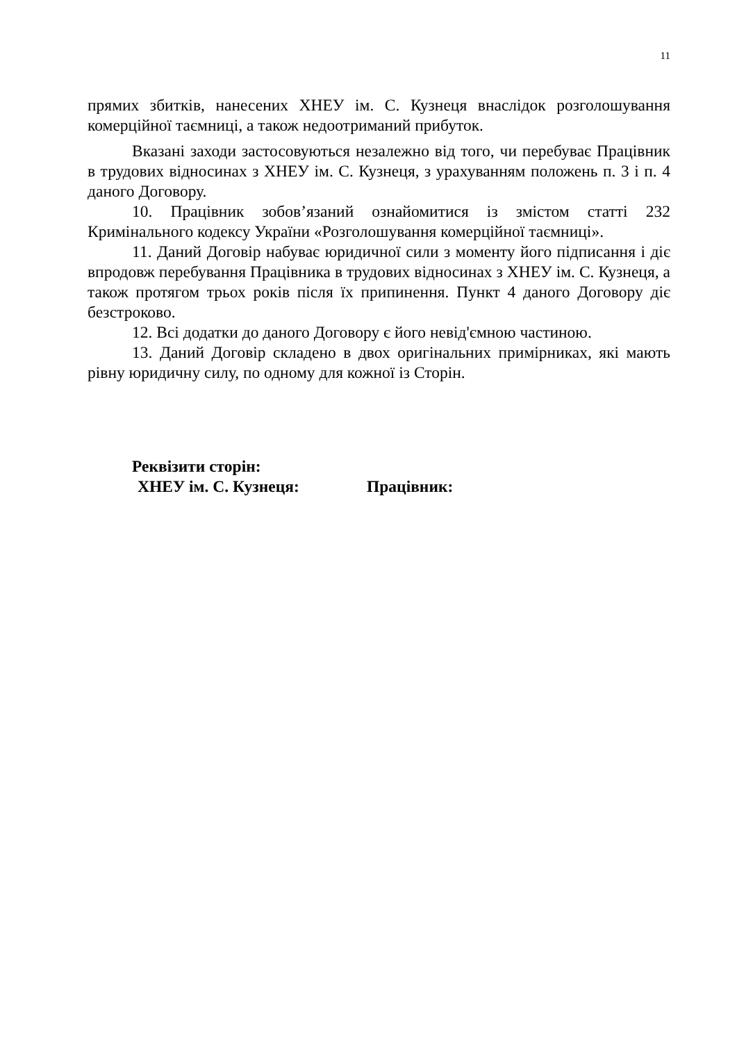11
прямих збитків, нанесених ХНЕУ ім. С. Кузнеця внаслідок розголошування комерційної таємниці, а також недоотриманий прибуток.
Вказані заходи застосовуються незалежно від того, чи перебуває Працівник в трудових відносинах з ХНЕУ ім. С. Кузнеця, з урахуванням положень п. 3 і п. 4 даного Договору.
10. Працівник зобов’язаний ознайомитися із змістом статті 232 Кримінального кодексу України «Розголошування комерційної таємниці».
11. Даний Договір набуває юридичної сили з моменту його підписання і діє впродовж перебування Працівника в трудових відносинах з ХНЕУ ім. С. Кузнеця, а також протягом трьох років після їх припинення. Пункт 4 даного Договору діє безстроково.
12. Всі додатки до даного Договору є його невід'ємною частиною.
13. Даний Договір складено в двох оригінальних примірниках, які мають рівну юридичну силу, по одному для кожної із Сторін.
Реквізити сторін:
ХНЕУ ім. С. Кузнеця: Працівник: